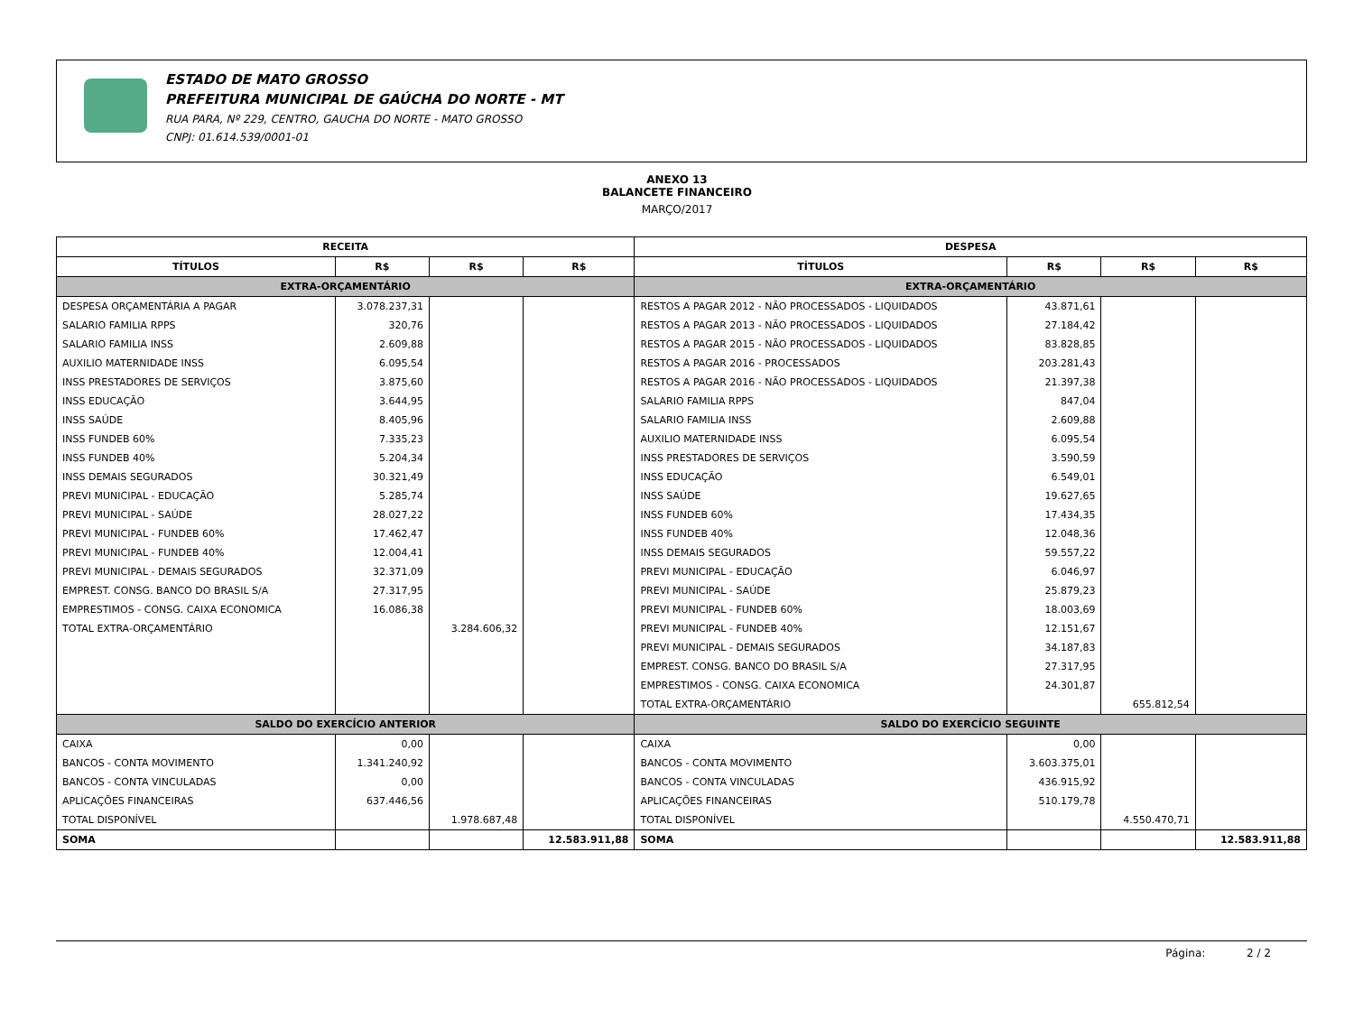ESTADO DE MATO GROSSO
PREFEITURA MUNICIPAL DE GAÚCHA DO NORTE - MT
RUA PARA, Nº 229, CENTRO, GAUCHA DO NORTE - MATO GROSSO
CNPJ: 01.614.539/0001-01
ANEXO 13
BALANCETE FINANCEIRO
MARÇO/2017
| RECEITA | | | | DESPESA | | | |
| --- | --- | --- | --- | --- | --- | --- | --- |
| TÍTULOS | R$ | R$ | R$ | TÍTULOS | R$ | R$ | R$ |
| EXTRA-ORÇAMENTÁRIO | | | | EXTRA-ORÇAMENTÁRIO | | | |
| DESPESA ORÇAMENTÁRIA A PAGAR | 3.078.237,31 | | | RESTOS A PAGAR 2012 - NÃO PROCESSADOS - LIQUIDADOS | 43.871,61 | | |
| SALARIO FAMILIA RPPS | 320,76 | | | RESTOS A PAGAR 2013 - NÃO PROCESSADOS - LIQUIDADOS | 27.184,42 | | |
| SALARIO FAMILIA INSS | 2.609,88 | | | RESTOS A PAGAR 2015 - NÃO PROCESSADOS - LIQUIDADOS | 83.828,85 | | |
| AUXILIO MATERNIDADE INSS | 6.095,54 | | | RESTOS A PAGAR 2016 - PROCESSADOS | 203.281,43 | | |
| INSS PRESTADORES DE SERVIÇOS | 3.875,60 | | | RESTOS A PAGAR 2016 - NÃO PROCESSADOS - LIQUIDADOS | 21.397,38 | | |
| INSS EDUCAÇÃO | 3.644,95 | | | SALARIO FAMILIA RPPS | 847,04 | | |
| INSS SAÚDE | 8.405,96 | | | SALARIO FAMILIA INSS | 2.609,88 | | |
| INSS FUNDEB 60% | 7.335,23 | | | AUXILIO MATERNIDADE INSS | 6.095,54 | | |
| INSS FUNDEB 40% | 5.204,34 | | | INSS PRESTADORES DE SERVIÇOS | 3.590,59 | | |
| INSS DEMAIS SEGURADOS | 30.321,49 | | | INSS EDUCAÇÃO | 6.549,01 | | |
| PREVI MUNICIPAL - EDUCAÇÃO | 5.285,74 | | | INSS SAÚDE | 19.627,65 | | |
| PREVI MUNICIPAL - SAÚDE | 28.027,22 | | | INSS FUNDEB 60% | 17.434,35 | | |
| PREVI MUNICIPAL - FUNDEB 60% | 17.462,47 | | | INSS FUNDEB 40% | 12.048,36 | | |
| PREVI MUNICIPAL - FUNDEB 40% | 12.004,41 | | | INSS DEMAIS SEGURADOS | 59.557,22 | | |
| PREVI MUNICIPAL - DEMAIS SEGURADOS | 32.371,09 | | | PREVI MUNICIPAL - EDUCAÇÃO | 6.046,97 | | |
| EMPREST. CONSG. BANCO DO BRASIL S/A | 27.317,95 | | | PREVI MUNICIPAL - SAÚDE | 25.879,23 | | |
| EMPRESTIMOS - CONSG. CAIXA ECONOMICA | 16.086,38 | | | PREVI MUNICIPAL - FUNDEB 60% | 18.003,69 | | |
| TOTAL EXTRA-ORÇAMENTÁRIO | | 3.284.606,32 | | PREVI MUNICIPAL - FUNDEB 40% | 12.151,67 | | |
| | | | | PREVI MUNICIPAL - DEMAIS SEGURADOS | 34.187,83 | | |
| | | | | EMPREST. CONSG. BANCO DO BRASIL S/A | 27.317,95 | | |
| | | | | EMPRESTIMOS - CONSG. CAIXA ECONOMICA | 24.301,87 | | |
| | | | | TOTAL EXTRA-ORÇAMENTÁRIO | | 655.812,54 | |
| SALDO DO EXERCÍCIO ANTERIOR | | | | SALDO DO EXERCÍCIO SEGUINTE | | | |
| CAIXA | 0,00 | | | CAIXA | 0,00 | | |
| BANCOS - CONTA MOVIMENTO | 1.341.240,92 | | | BANCOS - CONTA MOVIMENTO | 3.603.375,01 | | |
| BANCOS - CONTA VINCULADAS | 0,00 | | | BANCOS - CONTA VINCULADAS | 436.915,92 | | |
| APLICAÇÕES FINANCEIRAS | 637.446,56 | | | APLICAÇÕES FINANCEIRAS | 510.179,78 | | |
| TOTAL DISPONÍVEL | | 1.978.687,48 | | TOTAL DISPONÍVEL | | 4.550.470,71 | |
| SOMA | | | 12.583.911,88 | SOMA | | | 12.583.911,88 |
Página: 2 / 2